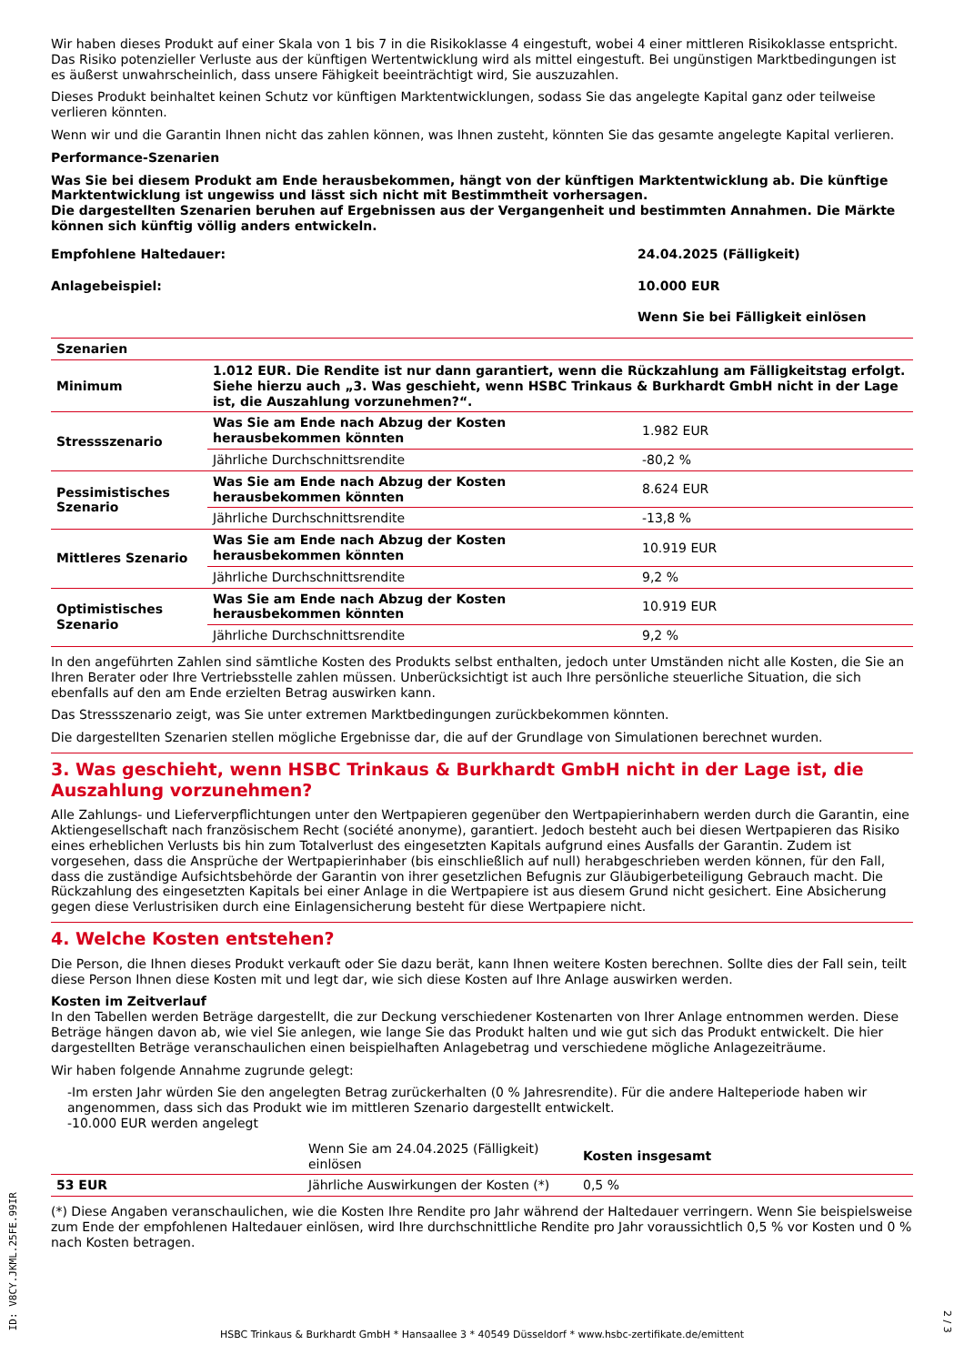Wir haben dieses Produkt auf einer Skala von 1 bis 7 in die Risikoklasse 4 eingestuft, wobei 4 einer mittleren Risikoklasse entspricht. Das Risiko potenzieller Verluste aus der künftigen Wertentwicklung wird als mittel eingestuft. Bei ungünstigen Marktbedingungen ist es äußerst unwahrscheinlich, dass unsere Fähigkeit beeinträchtigt wird, Sie auszuzahlen.
Dieses Produkt beinhaltet keinen Schutz vor künftigen Marktentwicklungen, sodass Sie das angelegte Kapital ganz oder teilweise verlieren könnten.
Wenn wir und die Garantin Ihnen nicht das zahlen können, was Ihnen zusteht, könnten Sie das gesamte angelegte Kapital verlieren.
Performance-Szenarien
Was Sie bei diesem Produkt am Ende herausbekommen, hängt von der künftigen Marktentwicklung ab. Die künftige Marktentwicklung ist ungewiss und lässt sich nicht mit Bestimmtheit vorhersagen.
Die dargestellten Szenarien beruhen auf Ergebnissen aus der Vergangenheit und bestimmten Annahmen. Die Märkte können sich künftig völlig anders entwickeln.
| Empfohlene Haltedauer: | 24.04.2025 (Fälligkeit) |
| Anlagebeispiel: | 10.000 EUR |
| | Wenn Sie bei Fälligkeit einlösen |
| Szenarien | | |
| --- | --- | --- |
| Minimum | 1.012 EUR. Die Rendite ist nur dann garantiert, wenn die Rückzahlung am Fälligkeitstag erfolgt. Siehe hierzu auch „3. Was geschieht, wenn HSBC Trinkaus & Burkhardt GmbH nicht in der Lage ist, die Auszahlung vorzunehmen?“. | |
| Stressszenario | Was Sie am Ende nach Abzug der Kosten herausbekommen könnten | 1.982 EUR |
| | Jährliche Durchschnittsrendite | -80,2 % |
| Pessimistisches Szenario | Was Sie am Ende nach Abzug der Kosten herausbekommen könnten | 8.624 EUR |
| | Jährliche Durchschnittsrendite | -13,8 % |
| Mittleres Szenario | Was Sie am Ende nach Abzug der Kosten herausbekommen könnten | 10.919 EUR |
| | Jährliche Durchschnittsrendite | 9,2 % |
| Optimistisches Szenario | Was Sie am Ende nach Abzug der Kosten herausbekommen könnten | 10.919 EUR |
| | Jährliche Durchschnittsrendite | 9,2 % |
In den angeführten Zahlen sind sämtliche Kosten des Produkts selbst enthalten, jedoch unter Umständen nicht alle Kosten, die Sie an Ihren Berater oder Ihre Vertriebsstelle zahlen müssen. Unberücksichtigt ist auch Ihre persönliche steuerliche Situation, die sich ebenfalls auf den am Ende erzielten Betrag auswirken kann.
Das Stressszenario zeigt, was Sie unter extremen Marktbedingungen zurückbekommen könnten.
Die dargestellten Szenarien stellen mögliche Ergebnisse dar, die auf der Grundlage von Simulationen berechnet wurden.
3. Was geschieht, wenn HSBC Trinkaus & Burkhardt GmbH nicht in der Lage ist, die Auszahlung vorzunehmen?
Alle Zahlungs- und Lieferverpflichtungen unter den Wertpapieren gegenüber den Wertpapierinhabern werden durch die Garantin, eine Aktiengesellschaft nach französischem Recht (société anonyme), garantiert. Jedoch besteht auch bei diesen Wertpapieren das Risiko eines erheblichen Verlusts bis hin zum Totalverlust des eingesetzten Kapitals aufgrund eines Ausfalls der Garantin. Zudem ist vorgesehen, dass die Ansprüche der Wertpapierinhaber (bis einschließlich auf null) herabgeschrieben werden können, für den Fall, dass die zuständige Aufsichtsbehörde der Garantin von ihrer gesetzlichen Befugnis zur Gläubigerbeteiligung Gebrauch macht. Die Rückzahlung des eingesetzten Kapitals bei einer Anlage in die Wertpapiere ist aus diesem Grund nicht gesichert. Eine Absicherung gegen diese Verlustrisiken durch eine Einlagensicherung besteht für diese Wertpapiere nicht.
4. Welche Kosten entstehen?
Die Person, die Ihnen dieses Produkt verkauft oder Sie dazu berät, kann Ihnen weitere Kosten berechnen. Sollte dies der Fall sein, teilt diese Person Ihnen diese Kosten mit und legt dar, wie sich diese Kosten auf Ihre Anlage auswirken werden.
Kosten im Zeitverlauf
In den Tabellen werden Beträge dargestellt, die zur Deckung verschiedener Kostenarten von Ihrer Anlage entnommen werden. Diese Beträge hängen davon ab, wie viel Sie anlegen, wie lange Sie das Produkt halten und wie gut sich das Produkt entwickelt. Die hier dargestellten Beträge veranschaulichen einen beispielhaften Anlagebetrag und verschiedene mögliche Anlagezeiträume.
Wir haben folgende Annahme zugrunde gelegt:
-Im ersten Jahr würden Sie den angelegten Betrag zurückerhalten (0 % Jahresrendite). Für die andere Halteperiode haben wir angenommen, dass sich das Produkt wie im mittleren Szenario dargestellt entwickelt.
-10.000 EUR werden angelegt
| | Wenn Sie am 24.04.2025 (Fälligkeit) einlösen | Kosten insgesamt |
| 53 EUR | Jährliche Auswirkungen der Kosten (*) | 0,5 % |
(*) Diese Angaben veranschaulichen, wie die Kosten Ihre Rendite pro Jahr während der Haltedauer verringern. Wenn Sie beispielsweise zum Ende der empfohlenen Haltedauer einlösen, wird Ihre durchschnittliche Rendite pro Jahr voraussichtlich 0,5 % vor Kosten und 0 % nach Kosten betragen.
ID: V8CY.JKML.25FE.99IR
HSBC Trinkaus & Burkhardt GmbH * Hansaallee 3 * 40549 Düsseldorf * www.hsbc-zertifikate.de/emittent
2 / 3